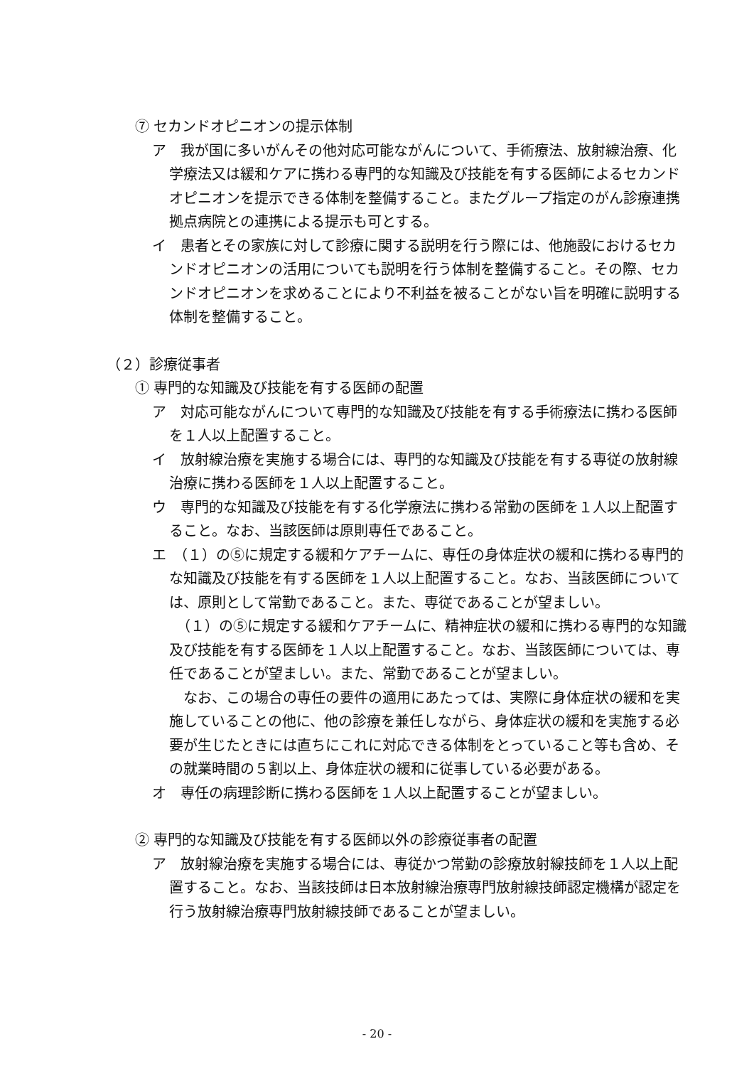⑦ セカンドオピニオンの提示体制
ア　我が国に多いがんその他対応可能ながんについて、手術療法、放射線治療、化学療法又は緩和ケアに携わる専門的な知識及び技能を有する医師によるセカンドオピニオンを提示できる体制を整備すること。またグループ指定のがん診療連携拠点病院との連携による提示も可とする。
イ　患者とその家族に対して診療に関する説明を行う際には、他施設におけるセカンドオピニオンの活用についても説明を行う体制を整備すること。その際、セカンドオピニオンを求めることにより不利益を被ることがない旨を明確に説明する体制を整備すること。
（２）診療従事者
① 専門的な知識及び技能を有する医師の配置
ア　対応可能ながんについて専門的な知識及び技能を有する手術療法に携わる医師を１人以上配置すること。
イ　放射線治療を実施する場合には、専門的な知識及び技能を有する専従の放射線治療に携わる医師を１人以上配置すること。
ウ　専門的な知識及び技能を有する化学療法に携わる常勤の医師を１人以上配置すること。なお、当該医師は原則専任であること。
エ　（１）の⑤に規定する緩和ケアチームに、専任の身体症状の緩和に携わる専門的な知識及び技能を有する医師を１人以上配置すること。なお、当該医師については、原則として常勤であること。また、専従であることが望ましい。
　（１）の⑤に規定する緩和ケアチームに、精神症状の緩和に携わる専門的な知識及び技能を有する医師を１人以上配置すること。なお、当該医師については、専任であることが望ましい。また、常勤であることが望ましい。
　なお、この場合の専任の要件の適用にあたっては、実際に身体症状の緩和を実施していることの他に、他の診療を兼任しながら、身体症状の緩和を実施する必要が生じたときには直ちにこれに対応できる体制をとっていること等も含め、その就業時間の５割以上、身体症状の緩和に従事している必要がある。
オ　専任の病理診断に携わる医師を１人以上配置することが望ましい。
② 専門的な知識及び技能を有する医師以外の診療従事者の配置
ア　放射線治療を実施する場合には、専従かつ常勤の診療放射線技師を１人以上配置すること。なお、当該技師は日本放射線治療専門放射線技師認定機構が認定を行う放射線治療専門放射線技師であることが望ましい。
- 20 -